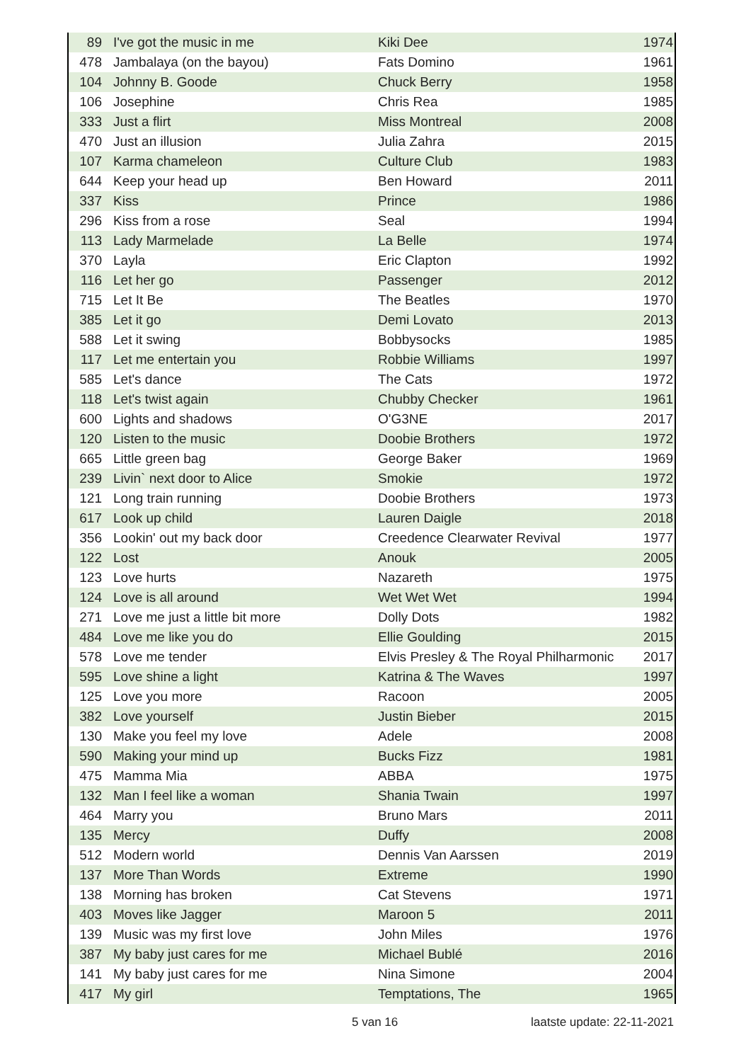| 89 | I've got the music in me | Kiki Dee | 1974 |
| 478 | Jambalaya (on the bayou) | Fats Domino | 1961 |
| 104 | Johnny B. Goode | Chuck Berry | 1958 |
| 106 | Josephine | Chris Rea | 1985 |
| 333 | Just a flirt | Miss Montreal | 2008 |
| 470 | Just an illusion | Julia Zahra | 2015 |
| 107 | Karma chameleon | Culture Club | 1983 |
| 644 | Keep your head up | Ben Howard | 2011 |
| 337 | Kiss | Prince | 1986 |
| 296 | Kiss from a rose | Seal | 1994 |
| 113 | Lady Marmelade | La Belle | 1974 |
| 370 | Layla | Eric Clapton | 1992 |
| 116 | Let her go | Passenger | 2012 |
| 715 | Let It Be | The Beatles | 1970 |
| 385 | Let it go | Demi Lovato | 2013 |
| 588 | Let it swing | Bobbysocks | 1985 |
| 117 | Let me entertain you | Robbie Williams | 1997 |
| 585 | Let's dance | The Cats | 1972 |
| 118 | Let's twist again | Chubby Checker | 1961 |
| 600 | Lights and shadows | O'G3NE | 2017 |
| 120 | Listen to the music | Doobie Brothers | 1972 |
| 665 | Little green bag | George Baker | 1969 |
| 239 | Livin` next door to Alice | Smokie | 1972 |
| 121 | Long train running | Doobie Brothers | 1973 |
| 617 | Look up child | Lauren Daigle | 2018 |
| 356 | Lookin' out my back door | Creedence Clearwater Revival | 1977 |
| 122 | Lost | Anouk | 2005 |
| 123 | Love hurts | Nazareth | 1975 |
| 124 | Love is all around | Wet Wet Wet | 1994 |
| 271 | Love me just a little bit more | Dolly Dots | 1982 |
| 484 | Love me like you do | Ellie Goulding | 2015 |
| 578 | Love me tender | Elvis Presley & The Royal Philharmonic | 2017 |
| 595 | Love shine a light | Katrina & The Waves | 1997 |
| 125 | Love you more | Racoon | 2005 |
| 382 | Love yourself | Justin Bieber | 2015 |
| 130 | Make you feel my love | Adele | 2008 |
| 590 | Making your mind up | Bucks Fizz | 1981 |
| 475 | Mamma Mia | ABBA | 1975 |
| 132 | Man I feel like a woman | Shania Twain | 1997 |
| 464 | Marry you | Bruno Mars | 2011 |
| 135 | Mercy | Duffy | 2008 |
| 512 | Modern world | Dennis Van Aarssen | 2019 |
| 137 | More Than Words | Extreme | 1990 |
| 138 | Morning has broken | Cat Stevens | 1971 |
| 403 | Moves like Jagger | Maroon 5 | 2011 |
| 139 | Music was my first love | John Miles | 1976 |
| 387 | My baby just cares for me | Michael Bublé | 2016 |
| 141 | My baby just cares for me | Nina Simone | 2004 |
| 417 | My girl | Temptations, The | 1965 |
5 van 16 laatste update: 22-11-2021